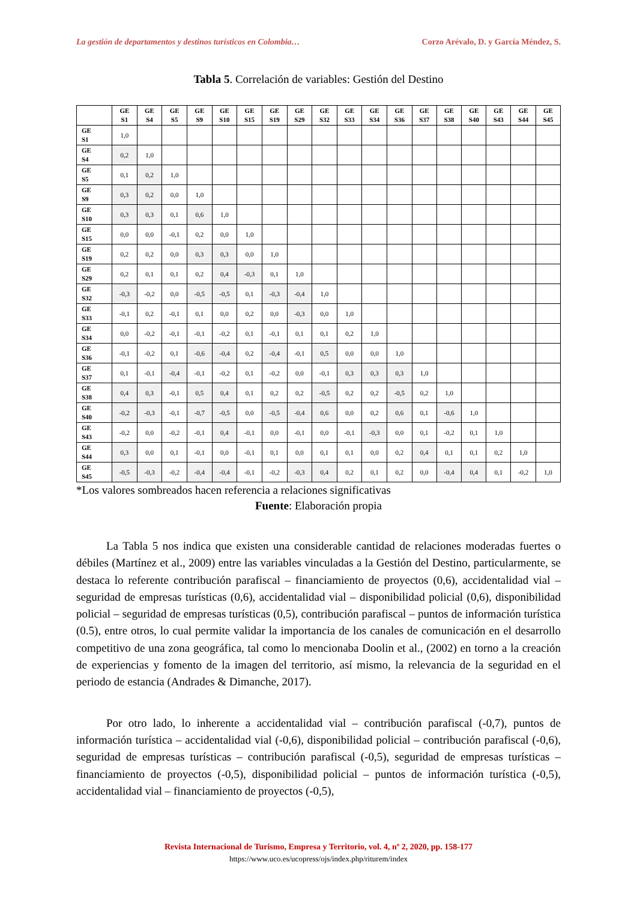La gestión de departamentos y destinos turísticos en Colombia… Corzo Arévalo, D. y García Méndez, S.
Tabla 5. Correlación de variables: Gestión del Destino
| | GE S1 | GE S4 | GE S5 | GE S9 | GE S10 | GE S15 | GE S19 | GE S29 | GE S32 | GE S33 | GE S34 | GE S36 | GE S37 | GE S38 | GE S40 | GE S43 | GE S44 | GE S45 |
| --- | --- | --- | --- | --- | --- | --- | --- | --- | --- | --- | --- | --- | --- | --- | --- | --- | --- | --- |
| GE S1 | 1,0 | | | | | | | | | | | | | | | | | |
| GE S4 | 0,2 | 1,0 | | | | | | | | | | | | | | | | |
| GE S5 | 0,1 | 0,2 | 1,0 | | | | | | | | | | | | | | | |
| GE S9 | 0,3 | 0,2 | 0,0 | 1,0 | | | | | | | | | | | | | | |
| GE S10 | 0,3 | 0,3 | 0,1 | 0,6 | 1,0 | | | | | | | | | | | | | |
| GE S15 | 0,0 | 0,0 | -0,1 | 0,2 | 0,0 | 1,0 | | | | | | | | | | | | |
| GE S19 | 0,2 | 0,2 | 0,0 | 0,3 | 0,3 | 0,0 | 1,0 | | | | | | | | | | | |
| GE S29 | 0,2 | 0,1 | 0,1 | 0,2 | 0,4 | -0,3 | 0,1 | 1,0 | | | | | | | | | | |
| GE S32 | -0,3 | -0,2 | 0,0 | -0,5 | -0,5 | 0,1 | -0,3 | -0,4 | 1,0 | | | | | | | | | |
| GE S33 | -0,1 | 0,2 | -0,1 | 0,1 | 0,0 | 0,2 | 0,0 | -0,3 | 0,0 | 1,0 | | | | | | | | |
| GE S34 | 0,0 | -0,2 | -0,1 | -0,1 | -0,2 | 0,1 | -0,1 | 0,1 | 0,1 | 0,2 | 1,0 | | | | | | | |
| GE S36 | -0,1 | -0,2 | 0,1 | -0,6 | -0,4 | 0,2 | -0,4 | -0,1 | 0,5 | 0,0 | 0,0 | 1,0 | | | | | | |
| GE S37 | 0,1 | -0,1 | -0,4 | -0,1 | -0,2 | 0,1 | -0,2 | 0,0 | -0,1 | 0,3 | 0,3 | 0,3 | 1,0 | | | | | |
| GE S38 | 0,4 | 0,3 | -0,1 | 0,5 | 0,4 | 0,1 | 0,2 | 0,2 | -0,5 | 0,2 | 0,2 | -0,5 | 0,2 | 1,0 | | | | |
| GE S40 | -0,2 | -0,3 | -0,1 | -0,7 | -0,5 | 0,0 | -0,5 | -0,4 | 0,6 | 0,0 | 0,2 | 0,6 | 0,1 | -0,6 | 1,0 | | | |
| GE S43 | -0,2 | 0,0 | -0,2 | -0,1 | 0,4 | -0,1 | 0,0 | -0,1 | 0,0 | -0,1 | -0,3 | 0,0 | 0,1 | -0,2 | 0,1 | 1,0 | | |
| GE S44 | 0,3 | 0,0 | 0,1 | -0,1 | 0,0 | -0,1 | 0,1 | 0,0 | 0,1 | 0,1 | 0,0 | 0,2 | 0,4 | 0,1 | 0,1 | 0,2 | 1,0 | |
| GE S45 | -0,5 | -0,3 | -0,2 | -0,4 | -0,4 | -0,1 | -0,2 | -0,3 | 0,4 | 0,2 | 0,1 | 0,2 | 0,0 | -0,4 | 0,4 | 0,1 | -0,2 | 1,0 |
*Los valores sombreados hacen referencia a relaciones significativas
Fuente: Elaboración propia
La Tabla 5 nos indica que existen una considerable cantidad de relaciones moderadas fuertes o débiles (Martínez et al., 2009) entre las variables vinculadas a la Gestión del Destino, particularmente, se destaca lo referente contribución parafiscal – financiamiento de proyectos (0,6), accidentalidad vial – seguridad de empresas turísticas (0,6), accidentalidad vial – disponibilidad policial (0,6), disponibilidad policial – seguridad de empresas turísticas (0,5), contribución parafiscal – puntos de información turística (0.5), entre otros, lo cual permite validar la importancia de los canales de comunicación en el desarrollo competitivo de una zona geográfica, tal como lo mencionaba Doolin et al., (2002) en torno a la creación de experiencias y fomento de la imagen del territorio, así mismo, la relevancia de la seguridad en el periodo de estancia (Andrades & Dimanche, 2017).
Por otro lado, lo inherente a accidentalidad vial – contribución parafiscal (-0,7), puntos de información turística – accidentalidad vial (-0,6), disponibilidad policial – contribución parafiscal (-0,6), seguridad de empresas turísticas – contribución parafiscal (-0,5), seguridad de empresas turísticas – financiamiento de proyectos (-0,5), disponibilidad policial – puntos de información turística (-0,5), accidentalidad vial – financiamiento de proyectos (-0,5),
Revista Internacional de Turismo, Empresa y Territorio, vol. 4, nº 2, 2020, pp. 158-177
https://www.uco.es/ucopress/ojs/index.php/riturem/index